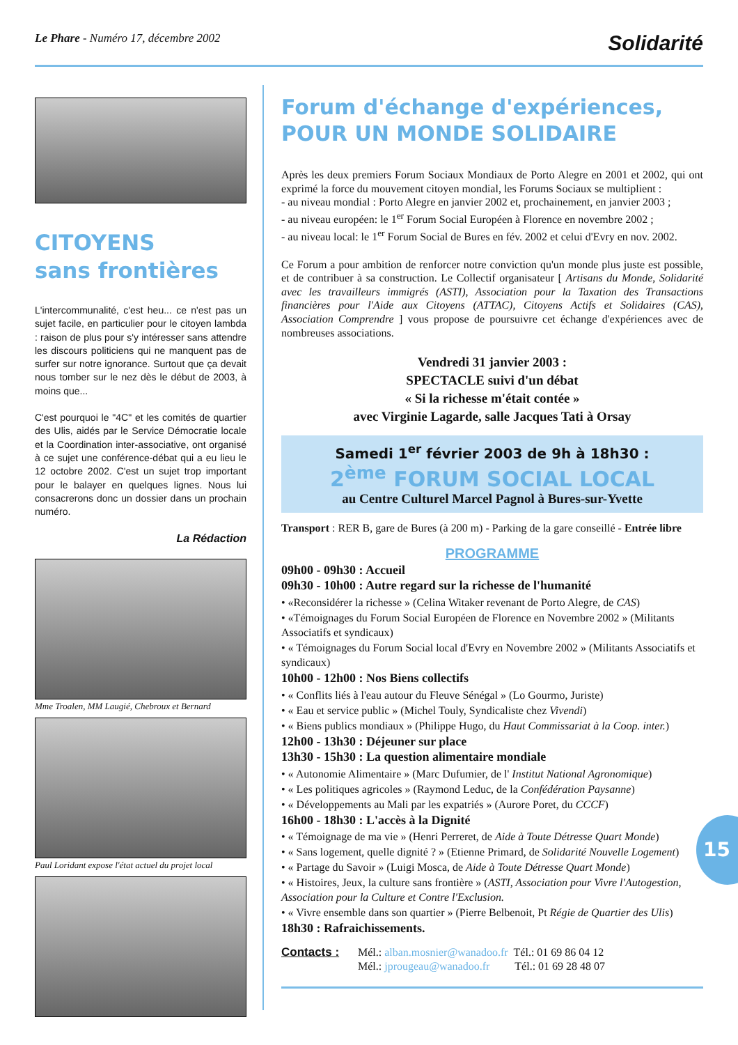Le Phare - Numéro 17, décembre 2002
Solidarité
CITOYENS
sans frontières
L'intercommunalité, c'est heu... ce n'est pas un sujet facile, en particulier pour le citoyen lambda : raison de plus pour s'y intéresser sans attendre les discours politiciens qui ne manquent pas de surfer sur notre ignorance. Surtout que ça devait nous tomber sur le nez dès le début de 2003, à moins que...
C'est pourquoi le "4C" et les comités de quartier des Ulis, aidés par le Service Démocratie locale et la Coordination inter-associative, ont organisé à ce sujet une conférence-débat qui a eu lieu le 12 octobre 2002. C'est un sujet trop important pour le balayer en quelques lignes. Nous lui consacrerons donc un dossier dans un prochain numéro.
La Rédaction
Mme Troalen, MM Laugié, Chebroux et Bernard
Paul Loridant expose l'état actuel du projet local
Forum d'échange d'expériences,
POUR UN MONDE SOLIDAIRE
Après les deux premiers Forum Sociaux Mondiaux de Porto Alegre en 2001 et 2002, qui ont exprimé la force du mouvement citoyen mondial, les Forums Sociaux se multiplient :
- au niveau mondial : Porto Alegre en janvier 2002 et, prochainement, en janvier 2003 ;
- au niveau européen: le 1<sup>er</sup> Forum Social Européen à Florence en novembre 2002 ;
- au niveau local: le 1<sup>er</sup> Forum Social de Bures en fév. 2002 et celui d'Evry en nov. 2002.
Ce Forum a pour ambition de renforcer notre conviction qu'un monde plus juste est possible, et de contribuer à sa construction. Le Collectif organisateur [ Artisans du Monde, Solidarité avec les travailleurs immigrés (ASTI), Association pour la Taxation des Transactions financières pour l'Aide aux Citoyens (ATTAC), Citoyens Actifs et Solidaires (CAS), Association Comprendre ] vous propose de poursuivre cet échange d'expériences avec de nombreuses associations.
Vendredi 31 janvier 2003 :
SPECTACLE suivi d'un débat
« Si la richesse m'était contée »
avec Virginie Lagarde, salle Jacques Tati à Orsay
Samedi 1<sup>er</sup> février 2003 de 9h à 18h30 :
2<sup>ème</sup> FORUM SOCIAL LOCAL
au Centre Culturel Marcel Pagnol à Bures-sur-Yvette
Transport : RER B, gare de Bures (à 200 m) - Parking de la gare conseillé - Entrée libre
PROGRAMME
09h00 - 09h30 : Accueil
09h30 - 10h00 : Autre regard sur la richesse de l'humanité
• «Reconsidérer la richesse » (Celina Witaker revenant de Porto Alegre, de CAS)
• «Témoignages du Forum Social Européen de Florence en Novembre 2002 » (Militants Associatifs et syndicaux)
• « Témoignages du Forum Social local d'Evry en Novembre 2002 » (Militants Associatifs et syndicaux)
10h00 - 12h00 : Nos Biens collectifs
• « Conflits liés à l'eau autour du Fleuve Sénégal » (Lo Gourmo, Juriste)
• « Eau et service public » (Michel Touly, Syndicaliste chez Vivendi)
• « Biens publics mondiaux » (Philippe Hugo, du Haut Commissariat à la Coop. inter.)
12h00 - 13h30 : Déjeuner sur place
13h30 - 15h30 : La question alimentaire mondiale
• « Autonomie Alimentaire » (Marc Dufumier, de l' Institut National Agronomique)
• « Les politiques agricoles » (Raymond Leduc, de la Confédération Paysanne)
• « Développements au Mali par les expatriés » (Aurore Poret, du CCCF)
16h00 - 18h30 : L'accès à la Dignité
• « Témoignage de ma vie » (Henri Perreret, de Aide à Toute Détresse Quart Monde)
• « Sans logement, quelle dignité ? » (Etienne Primard, de Solidarité Nouvelle Logement)
• « Partage du Savoir » (Luigi Mosca, de Aide à Toute Détresse Quart Monde)
• « Histoires, Jeux, la culture sans frontière » (ASTI, Association pour Vivre l'Autogestion, Association pour la Culture et Contre l'Exclusion.
• « Vivre ensemble dans son quartier » (Pierre Belbenoit, Pt Régie de Quartier des Ulis)
18h30 : Rafraichissements.
Contacts : Mél.: alban.mosnier@wanadoo.fr Tél.: 01 69 86 04 12
Mél.: jprougeau@wanadoo.fr Tél.: 01 69 28 48 07
15